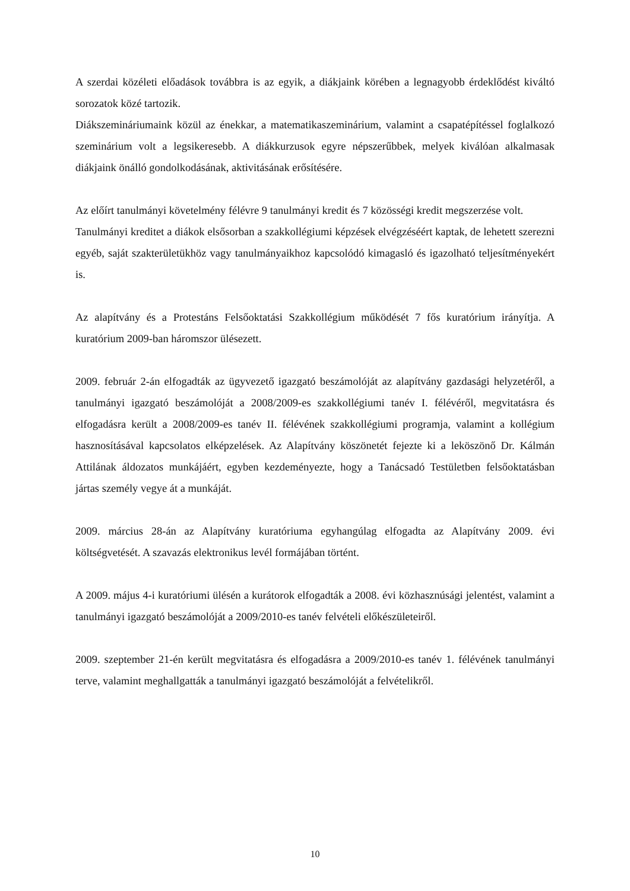A szerdai közéleti előadások továbbra is az egyik, a diákjaink körében a legnagyobb érdeklődést kiváltó sorozatok közé tartozik.
Diákszemináriumaink közül az énekkar, a matematikaszeminárium, valamint a csapatépítéssel foglalkozó szeminárium volt a legsikeresebb. A diákkurzusok egyre népszerűbbek, melyek kiválóan alkalmasak diákjaink önálló gondolkodásának, aktivitásának erősítésére.
Az előírt tanulmányi követelmény félévre 9 tanulmányi kredit és 7 közösségi kredit megszerzése volt.
Tanulmányi kreditet a diákok elsősorban a szakkollégiumi képzések elvégzéséért kaptak, de lehetett szerezni egyéb, saját szakterületükhöz vagy tanulmányaikhoz kapcsolódó kimagasló és igazolható teljesítményekért is.
Az alapítvány és a Protestáns Felsőoktatási Szakkollégium működését 7 fős kuratórium irányítja. A kuratórium 2009-ban háromszor ülésezett.
2009. február 2-án elfogadták az ügyvezető igazgató beszámolóját az alapítvány gazdasági helyzetéről, a tanulmányi igazgató beszámolóját a 2008/2009-es szakkollégiumi tanév I. félévéről, megvitatásra és elfogadásra került a 2008/2009-es tanév II. félévének szakkollégiumi programja, valamint a kollégium hasznosításával kapcsolatos elképzelések. Az Alapítvány köszönetét fejezte ki a leköszönő Dr. Kálmán Attilának áldozatos munkájáért, egyben kezdeményezte, hogy a Tanácsadó Testületben felsőoktatásban jártas személy vegye át a munkáját.
2009. március 28-án az Alapítvány kuratóriuma egyhangúlag elfogadta az Alapítvány 2009. évi költségvetését. A szavazás elektronikus levél formájában történt.
A 2009. május 4-i kuratóriumi ülésén a kurátorok elfogadták a 2008. évi közhasznúsági jelentést, valamint a tanulmányi igazgató beszámolóját a 2009/2010-es tanév felvételi előkészületeiről.
2009. szeptember 21-én került megvitatásra és elfogadásra a 2009/2010-es tanév 1. félévének tanulmányi terve, valamint meghallgatták a tanulmányi igazgató beszámolóját a felvételikről.
10